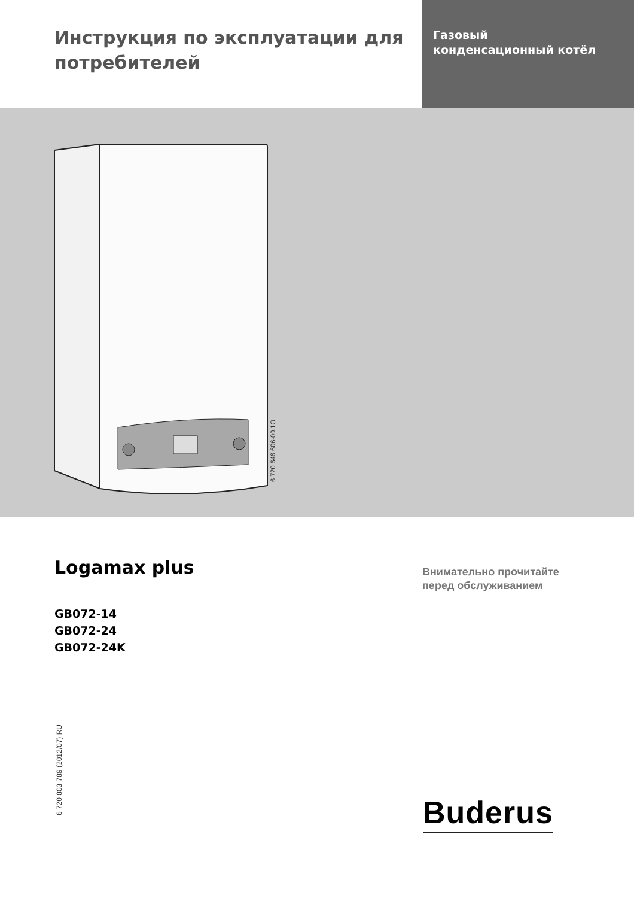Инструкция по эксплуатации для потребителей
Газовый
конденсационный котёл
6 720 646 606-00.1O
Logamax plus
GB072-14
GB072-24
GB072-24K
Внимательно прочитайте
перед обслуживанием
6 720 803 789 (2012/07) RU
Buderus